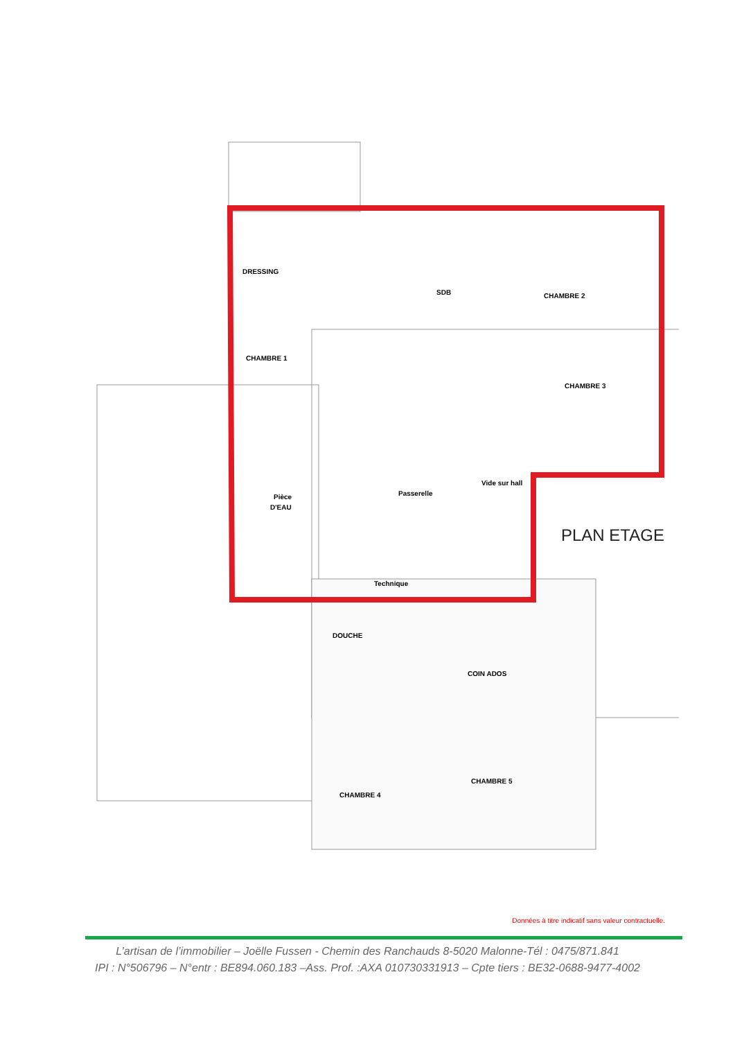DRESSING
CHAMBRE 1
SDB
CHAMBRE 2
CHAMBRE 3
Pièce
D'EAU
Passerelle
Vide sur hall
Technique
DOUCHE
COIN ADOS
CHAMBRE 5
CHAMBRE 4
PLAN ETAGE
Données à titre indicatif sans valeur contractuelle.
L’artisan de l’immobilier – Joëlle Fussen - Chemin des Ranchauds 8-5020 Malonne-Tél : 0475/871.841
IPI : N°506796 – N°entr : BE894.060.183 –Ass. Prof. :AXA 010730331913 – Cpte tiers : BE32-0688-9477-4002